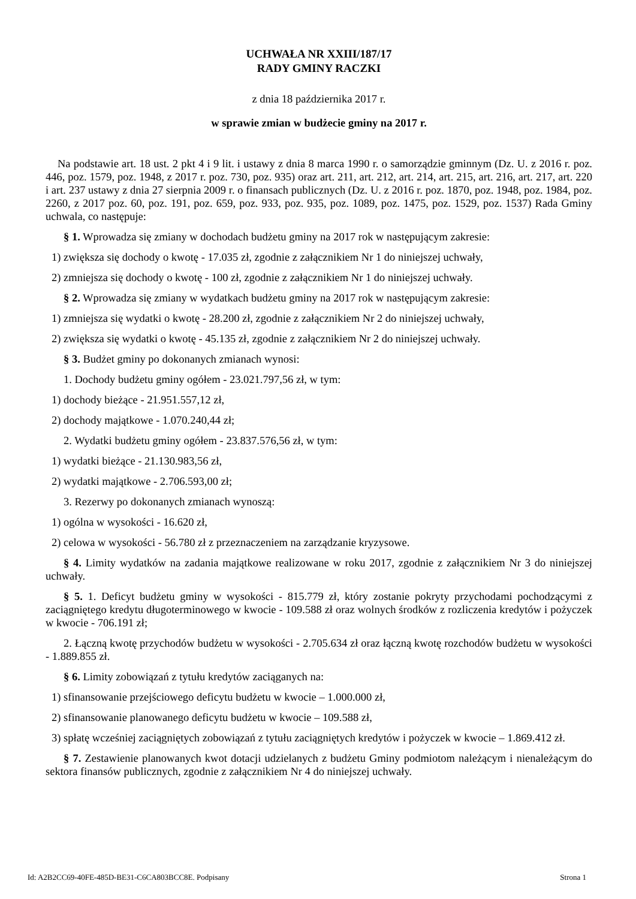UCHWAŁA NR XXIII/187/17
RADY GMINY RACZKI
z dnia 18 października 2017 r.
w sprawie zmian w budżecie gminy na 2017 r.
Na podstawie art. 18 ust. 2 pkt 4 i 9 lit. i ustawy z dnia 8 marca 1990 r. o samorządzie gminnym (Dz. U. z 2016 r. poz. 446, poz. 1579, poz. 1948, z 2017 r. poz. 730, poz. 935) oraz art. 211, art. 212, art. 214, art. 215, art. 216, art. 217, art. 220 i art. 237 ustawy z dnia 27 sierpnia 2009 r. o finansach publicznych (Dz. U. z 2016 r. poz. 1870, poz. 1948, poz. 1984, poz. 2260, z 2017 poz. 60, poz. 191, poz. 659, poz. 933, poz. 935, poz. 1089, poz. 1475, poz. 1529, poz. 1537) Rada Gminy uchwala, co następuje:
§ 1. Wprowadza się zmiany w dochodach budżetu gminy na 2017 rok w następującym zakresie:
1) zwiększa się dochody o kwotę - 17.035 zł, zgodnie z załącznikiem Nr 1 do niniejszej uchwały,
2) zmniejsza się dochody o kwotę - 100 zł, zgodnie z załącznikiem Nr 1 do niniejszej uchwały.
§ 2. Wprowadza się zmiany w wydatkach budżetu gminy na 2017 rok w następującym zakresie:
1) zmniejsza się wydatki o kwotę - 28.200 zł, zgodnie z załącznikiem Nr 2 do niniejszej uchwały,
2) zwiększa się wydatki o kwotę - 45.135 zł, zgodnie z załącznikiem Nr 2 do niniejszej uchwały.
§ 3. Budżet gminy po dokonanych zmianach wynosi:
1. Dochody budżetu gminy ogółem - 23.021.797,56 zł, w tym:
1) dochody bieżące - 21.951.557,12 zł,
2) dochody majątkowe - 1.070.240,44 zł;
2. Wydatki budżetu gminy ogółem - 23.837.576,56 zł, w tym:
1) wydatki bieżące - 21.130.983,56 zł,
2) wydatki majątkowe - 2.706.593,00 zł;
3. Rezerwy po dokonanych zmianach wynoszą:
1) ogólna w wysokości - 16.620 zł,
2) celowa w wysokości - 56.780 zł z przeznaczeniem na zarządzanie kryzysowe.
§ 4. Limity wydatków na zadania majątkowe realizowane w roku 2017, zgodnie z załącznikiem Nr 3 do niniejszej uchwały.
§ 5. 1. Deficyt budżetu gminy w wysokości - 815.779 zł, który zostanie pokryty przychodami pochodzącymi z zaciągniętego kredytu długoterminowego w kwocie - 109.588 zł oraz wolnych środków z rozliczenia kredytów i pożyczek w kwocie - 706.191 zł;
2. Łączną kwotę przychodów budżetu w wysokości - 2.705.634 zł oraz łączną kwotę rozchodów budżetu w wysokości - 1.889.855 zł.
§ 6. Limity zobowiązań z tytułu kredytów zaciąganych na:
1) sfinansowanie przejściowego deficytu budżetu w kwocie – 1.000.000 zł,
2) sfinansowanie planowanego deficytu budżetu w kwocie – 109.588 zł,
3) spłatę wcześniej zaciągniętych zobowiązań z tytułu zaciągniętych kredytów i pożyczek w kwocie – 1.869.412 zł.
§ 7. Zestawienie planowanych kwot dotacji udzielanych z budżetu Gminy podmiotom należącym i nienależącym do sektora finansów publicznych, zgodnie z załącznikiem Nr 4 do niniejszej uchwały.
Id: A2B2CC69-40FE-485D-BE31-C6CA803BCC8E. Podpisany Strona 1